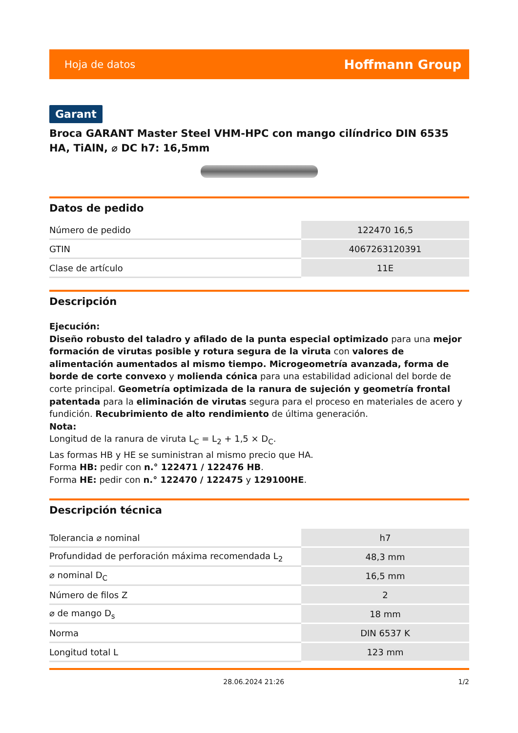Hoja de datos Hoffmann Group
Garant
Broca GARANT Master Steel VHM-HPC con mango cilíndrico DIN 6535 HA, TiAlN, ⌀ DC h7: 16,5mm
Datos de pedido
| Número de pedido | 122470 16,5 |
| GTIN | 4067263120391 |
| Clase de artículo | 11E |
Descripción
Ejecución:
Diseño robusto del taladro y afilado de la punta especial optimizado para una mejor formación de virutas posible y rotura segura de la viruta con valores de alimentación aumentados al mismo tiempo. Microgeometría avanzada, forma de borde de corte convexo y molienda cónica para una estabilidad adicional del borde de corte principal. Geometría optimizada de la ranura de sujeción y geometría frontal patentada para la eliminación de virutas segura para el proceso en materiales de acero y fundición. Recubrimiento de alto rendimiento de última generación.
Nota:
Longitud de la ranura de viruta L<sub>C</sub> = L<sub>2</sub> + 1,5 × D<sub>C</sub>.
Las formas HB y HE se suministran al mismo precio que HA.
Forma HB: pedir con n.° 122471 / 122476 HB.
Forma HE: pedir con n.° 122470 / 122475 y 129100HE.
Descripción técnica
| Tolerancia ⌀ nominal | h7 |
| Profundidad de perforación máxima recomendada L<sub>2</sub> | 48,3 mm |
| ⌀ nominal D<sub>C</sub> | 16,5 mm |
| Número de filos Z | 2 |
| ⌀ de mango D<sub>s</sub> | 18 mm |
| Norma | DIN 6537 K |
| Longitud total L | 123 mm |
28.06.2024 21:26 1/2